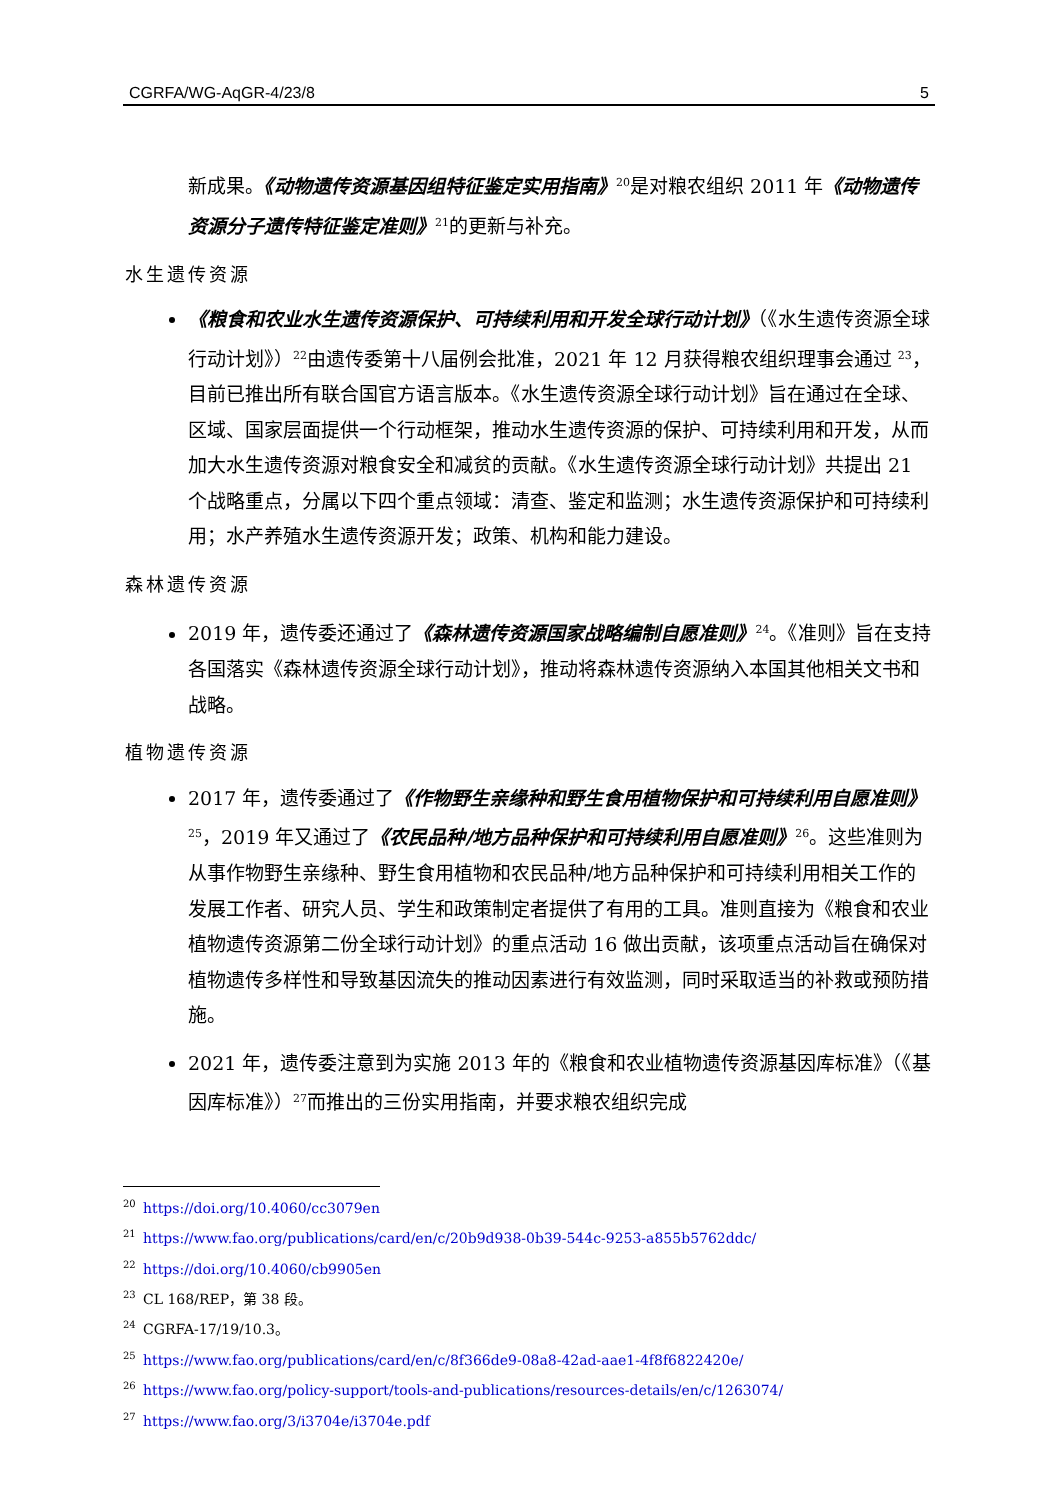CGRFA/WG-AqGR-4/23/8 5
新成果。《动物遗传资源基因组特征鉴定实用指南》<sup>20</sup>是对粮农组织 2011 年《动物遗传资源分子遗传特征鉴定准则》<sup>21</sup>的更新与补充。
水生遗传资源
《粮食和农业水生遗传资源保护、可持续利用和开发全球行动计划》（《水生遗传资源全球行动计划》）<sup>22</sup>由遗传委第十八届例会批准，2021 年 12 月获得粮农组织理事会通过 <sup>23</sup>，目前已推出所有联合国官方语言版本。《水生遗传资源全球行动计划》旨在通过在全球、区域、国家层面提供一个行动框架，推动水生遗传资源的保护、可持续利用和开发，从而加大水生遗传资源对粮食安全和减贫的贡献。《水生遗传资源全球行动计划》共提出 21 个战略重点，分属以下四个重点领域：清查、鉴定和监测；水生遗传资源保护和可持续利用；水产养殖水生遗传资源开发；政策、机构和能力建设。
森林遗传资源
2019 年，遗传委还通过了《森林遗传资源国家战略编制自愿准则》<sup>24</sup>。《准则》旨在支持各国落实《森林遗传资源全球行动计划》，推动将森林遗传资源纳入本国其他相关文书和战略。
植物遗传资源
2017 年，遗传委通过了《作物野生亲缘种和野生食用植物保护和可持续利用自愿准则》<sup>25</sup>，2019 年又通过了《农民品种/地方品种保护和可持续利用自愿准则》<sup>26</sup>。这些准则为从事作物野生亲缘种、野生食用植物和农民品种/地方品种保护和可持续利用相关工作的发展工作者、研究人员、学生和政策制定者提供了有用的工具。准则直接为《粮食和农业植物遗传资源第二份全球行动计划》的重点活动 16 做出贡献，该项重点活动旨在确保对植物遗传多样性和导致基因流失的推动因素进行有效监测，同时采取适当的补救或预防措施。
2021 年，遗传委注意到为实施 2013 年的《粮食和农业植物遗传资源基因库标准》（《基因库标准》）<sup>27</sup>而推出的三份实用指南，并要求粮农组织完成
<sup>20</sup> https://doi.org/10.4060/cc3079en
<sup>21</sup> https://www.fao.org/publications/card/en/c/20b9d938-0b39-544c-9253-a855b5762ddc/
<sup>22</sup> https://doi.org/10.4060/cb9905en
<sup>23</sup>CL 168/REP，第 38 段。
<sup>24</sup>CGRFA-17/19/10.3。
<sup>25</sup> https://www.fao.org/publications/card/en/c/8f366de9-08a8-42ad-aae1-4f8f6822420e/
<sup>26</sup> https://www.fao.org/policy-support/tools-and-publications/resources-details/en/c/1263074/
<sup>27</sup> https://www.fao.org/3/i3704e/i3704e.pdf